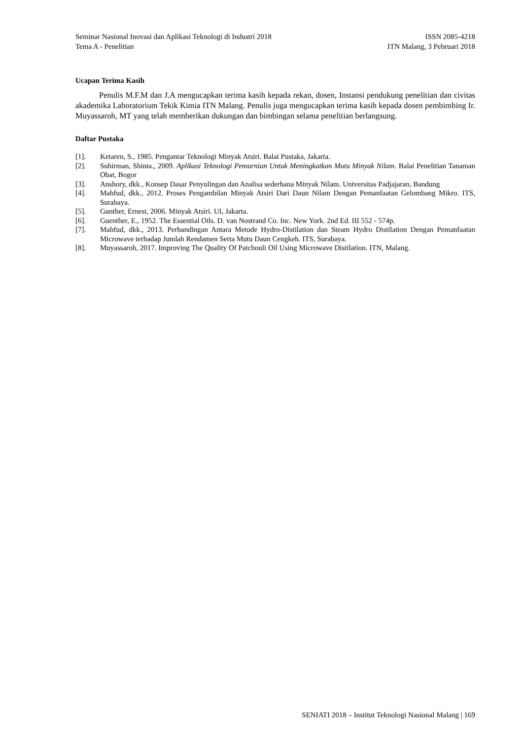Seminar Nasional Inovasi dan Aplikasi Teknologi di Industri 2018 ISSN 2085-4218
Tema A - Penelitian ITN Malang, 3 Pebruari 2018
Ucapan Terima Kasih
Penulis M.F.M dan J.A mengucapkan terima kasih kepada rekan, dosen, Instansi pendukung penelitian dan civitas akademika Laboratorium Tekik Kimia ITN Malang. Penulis juga mengucapkan terima kasih kepada dosen pembimbing Ir. Muyassaroh, MT yang telah memberikan dukungan dan bimbingan selama penelitian berlangsung.
Daftar Pustaka
[1]. Ketaren, S., 1985. Pengantar Teknologi Minyak Atsiri. Balai Pustaka, Jakarta.
[2]. Suhirman, Shinta., 2009. Aplikasi Teknologi Pemurnian Untuk Meningkatkan Mutu Minyak Nilam. Balai Penelitian Tanaman Obat, Bogor
[3]. Anshory, dkk., Konsep Dasar Penyulingan dan Analisa sederhana Minyak Nilam. Universitas Padjajaran, Bandung
[4]. Mahfud, dkk., 2012. Proses Pengambilan Minyak Atsiri Dari Daun Nilam Dengan Pemanfaatan Gelombang Mikro. ITS, Surabaya.
[5]. Gunther, Ernest, 2006. Minyak Atsiri. UI, Jakarta.
[6]. Guenther, E., 1952. The Essential Oils. D. van Nostrand Co. Inc. New York. 2nd Ed. III 552 - 574p.
[7]. Mahfud, dkk., 2013. Perbandingan Antara Metode Hydro-Distilation dan Steam Hydro Distilation Dengan Pemanfaatan Microwave terhadap Jumlah Rendamen Serta Mutu Daun Cengkeh. ITS, Surabaya.
[8]. Muyassaroh, 2017. Improving The Quality Of Patchouli Oil Using Microwave Distilation. ITN, Malang.
SENIATI 2018 – Institut Teknologi Nasional Malang | 169